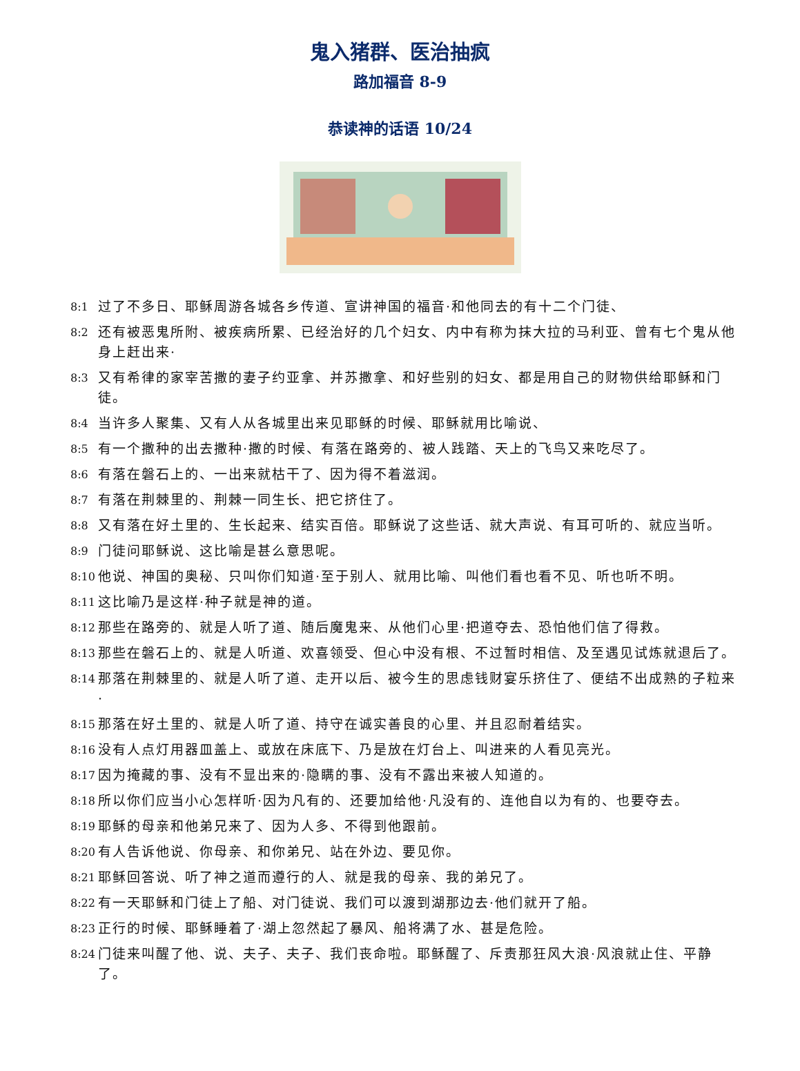鬼入猪群、医治抽疯
路加福音 8-9
恭读神的话语 10/24
8:1 过了不多日、耶稣周游各城各乡传道、宣讲神国的福音·和他同去的有十二个门徒、
8:2 还有被恶鬼所附、被疾病所累、已经治好的几个妇女、内中有称为抹大拉的马利亚、曾有七个鬼从他身上赶出来·
8:3 又有希律的家宰苦撒的妻子约亚拿、并苏撒拿、和好些别的妇女、都是用自己的财物供给耶稣和门徒。
8:4 当许多人聚集、又有人从各城里出来见耶稣的时候、耶稣就用比喻说、
8:5 有一个撒种的出去撒种·撒的时候、有落在路旁的、被人践踏、天上的飞鸟又来吃尽了。
8:6 有落在磐石上的、一出来就枯干了、因为得不着滋润。
8:7 有落在荆棘里的、荆棘一同生长、把它挤住了。
8:8 又有落在好土里的、生长起来、结实百倍。耶稣说了这些话、就大声说、有耳可听的、就应当听。
8:9 门徒问耶稣说、这比喻是甚么意思呢。
8:10 他说、神国的奥秘、只叫你们知道·至于别人、就用比喻、叫他们看也看不见、听也听不明。
8:11 这比喻乃是这样·种子就是神的道。
8:12 那些在路旁的、就是人听了道、随后魔鬼来、从他们心里·把道夺去、恐怕他们信了得救。
8:13 那些在磐石上的、就是人听道、欢喜领受、但心中没有根、不过暂时相信、及至遇见试炼就退后了。
8:14 那落在荆棘里的、就是人听了道、走开以后、被今生的思虑钱财宴乐挤住了、便结不出成熟的子粒来·
8:15 那落在好土里的、就是人听了道、持守在诚实善良的心里、并且忍耐着结实。
8:16 没有人点灯用器皿盖上、或放在床底下、乃是放在灯台上、叫进来的人看见亮光。
8:17 因为掩藏的事、没有不显出来的·隐瞒的事、没有不露出来被人知道的。
8:18 所以你们应当小心怎样听·因为凡有的、还要加给他·凡没有的、连他自以为有的、也要夺去。
8:19 耶稣的母亲和他弟兄来了、因为人多、不得到他跟前。
8:20 有人告诉他说、你母亲、和你弟兄、站在外边、要见你。
8:21 耶稣回答说、听了神之道而遵行的人、就是我的母亲、我的弟兄了。
8:22 有一天耶稣和门徒上了船、对门徒说、我们可以渡到湖那边去·他们就开了船。
8:23 正行的时候、耶稣睡着了·湖上忽然起了暴风、船将满了水、甚是危险。
8:24 门徒来叫醒了他、说、夫子、夫子、我们丧命啦。耶稣醒了、斥责那狂风大浪·风浪就止住、平静了。